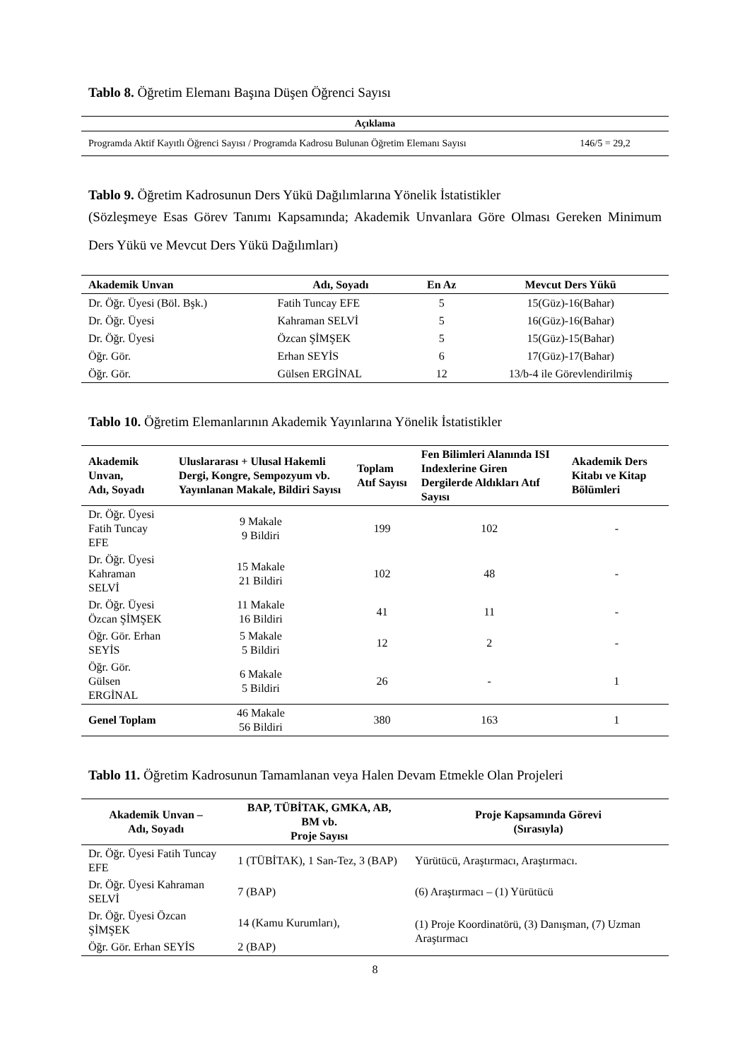Tablo 8. Öğretim Elemanı Başına Düşen Öğrenci Sayısı
| Açıklama | |
| --- | --- |
| Programda Aktif Kayıtlı Öğrenci Sayısı / Programda Kadrosu Bulunan Öğretim Elemanı Sayısı | 146/5 = 29,2 |
Tablo 9. Öğretim Kadrosunun Ders Yükü Dağılımlarına Yönelik İstatistikler
(Sözleşmeye Esas Görev Tanımı Kapsamında; Akademik Unvanlara Göre Olması Gereken Minimum Ders Yükü ve Mevcut Ders Yükü Dağılımları)
| Akademik Unvan | Adı, Soyadı | En Az | Mevcut Ders Yükü |
| --- | --- | --- | --- |
| Dr. Öğr. Üyesi (Böl. Bşk.) | Fatih Tuncay EFE | 5 | 15(Güz)-16(Bahar) |
| Dr. Öğr. Üyesi | Kahraman SELVİ | 5 | 16(Güz)-16(Bahar) |
| Dr. Öğr. Üyesi | Özcan ŞİMŞEK | 5 | 15(Güz)-15(Bahar) |
| Öğr. Gör. | Erhan SEYİS | 6 | 17(Güz)-17(Bahar) |
| Öğr. Gör. | Gülsen ERGİNAL | 12 | 13/b-4 ile Görevlendirilmiş |
Tablo 10. Öğretim Elemanlarının Akademik Yayınlarına Yönelik İstatistikler
| Akademik Unvan, Adı, Soyadı | Uluslararası + Ulusal Hakemli Dergi, Kongre, Sempozyum vb. Yayınlanan Makale, Bildiri Sayısı | Toplam Atıf Sayısı | Fen Bilimleri Alanında ISI Indexlerine Giren Dergilerde Aldıkları Atıf Sayısı | Akademik Ders Kitabı ve Kitap Bölümleri |
| --- | --- | --- | --- | --- |
| Dr. Öğr. Üyesi Fatih Tuncay EFE | 9 Makale 9 Bildiri | 199 | 102 | - |
| Dr. Öğr. Üyesi Kahraman SELVİ | 15 Makale 21 Bildiri | 102 | 48 | - |
| Dr. Öğr. Üyesi Özcan ŞİMŞEK | 11 Makale 16 Bildiri | 41 | 11 | - |
| Öğr. Gör. Erhan SEYİS | 5 Makale 5 Bildiri | 12 | 2 | - |
| Öğr. Gör. Gülsen ERGİNAL | 6 Makale 5 Bildiri | 26 | - | 1 |
| Genel Toplam | 46 Makale 56 Bildiri | 380 | 163 | 1 |
Tablo 11. Öğretim Kadrosunun Tamamlanan veya Halen Devam Etmekle Olan Projeleri
| Akademik Unvan – Adı, Soyadı | BAP, TÜBİTAK, GMKA, AB, BM vb. Proje Sayısı | Proje Kapsamında Görevi (Sırasıyla) |
| --- | --- | --- |
| Dr. Öğr. Üyesi Fatih Tuncay EFE | 1 (TÜBİTAK), 1 San-Tez, 3 (BAP) | Yürütücü, Araştırmacı, Araştırmacı. |
| Dr. Öğr. Üyesi Kahraman SELVİ | 7 (BAP) | (6) Araştırmacı – (1) Yürütücü |
| Dr. Öğr. Üyesi Özcan ŞİMŞEK | 14 (Kamu Kurumları), | (1) Proje Koordinatörü, (3) Danışman, (7) Uzman Araştırmacı |
| Öğr. Gör. Erhan SEYİS | 2 (BAP) | |
8